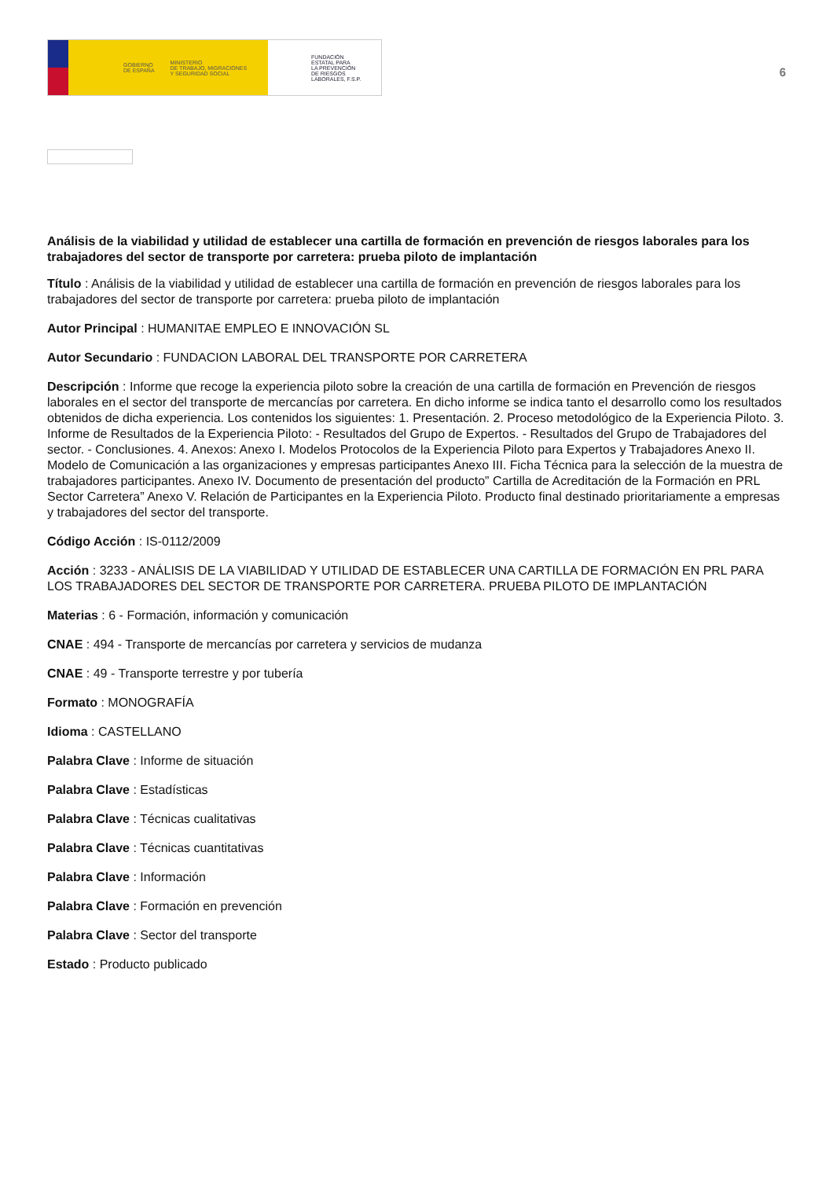GOBIERNO
DE ESPAÑA MINISTERIO
DE TRABAJO, MIGRACIONES
Y SEGURIDAD SOCIAL
FUNDACIÓN
ESTATAL PARA
LA PREVENCIÓN
DE RIESGOS
LABORALES, F.S.P.
6
Análisis de la viabilidad y utilidad de establecer una cartilla de formación en prevención de riesgos laborales para los trabajadores del sector de transporte por carretera: prueba piloto de implantación
Título : Análisis de la viabilidad y utilidad de establecer una cartilla de formación en prevención de riesgos laborales para los trabajadores del sector de transporte por carretera: prueba piloto de implantación
Autor Principal : HUMANITAE EMPLEO E INNOVACIÓN SL
Autor Secundario : FUNDACION LABORAL DEL TRANSPORTE POR CARRETERA
Descripción : Informe que recoge la experiencia piloto sobre la creación de una cartilla de formación en Prevención de riesgos laborales en el sector del transporte de mercancías por carretera. En dicho informe se indica tanto el desarrollo como los resultados obtenidos de dicha experiencia. Los contenidos los siguientes: 1. Presentación. 2. Proceso metodológico de la Experiencia Piloto. 3. Informe de Resultados de la Experiencia Piloto: - Resultados del Grupo de Expertos. - Resultados del Grupo de Trabajadores del sector. - Conclusiones. 4. Anexos: Anexo I. Modelos Protocolos de la Experiencia Piloto para Expertos y Trabajadores Anexo II. Modelo de Comunicación a las organizaciones y empresas participantes Anexo III. Ficha Técnica para la selección de la muestra de trabajadores participantes. Anexo IV. Documento de presentación del producto” Cartilla de Acreditación de la Formación en PRL Sector Carretera” Anexo V. Relación de Participantes en la Experiencia Piloto. Producto final destinado prioritariamente a empresas y trabajadores del sector del transporte.
Código Acción : IS-0112/2009
Acción : 3233 - ANÁLISIS DE LA VIABILIDAD Y UTILIDAD DE ESTABLECER UNA CARTILLA DE FORMACIÓN EN PRL PARA LOS TRABAJADORES DEL SECTOR DE TRANSPORTE POR CARRETERA. PRUEBA PILOTO DE IMPLANTACIÓN
Materias : 6 - Formación, información y comunicación
CNAE : 494 - Transporte de mercancías por carretera y servicios de mudanza
CNAE : 49 - Transporte terrestre y por tubería
Formato : MONOGRAFÍA
Idioma : CASTELLANO
Palabra Clave : Informe de situación
Palabra Clave : Estadísticas
Palabra Clave : Técnicas cualitativas
Palabra Clave : Técnicas cuantitativas
Palabra Clave : Información
Palabra Clave : Formación en prevención
Palabra Clave : Sector del transporte
Estado : Producto publicado